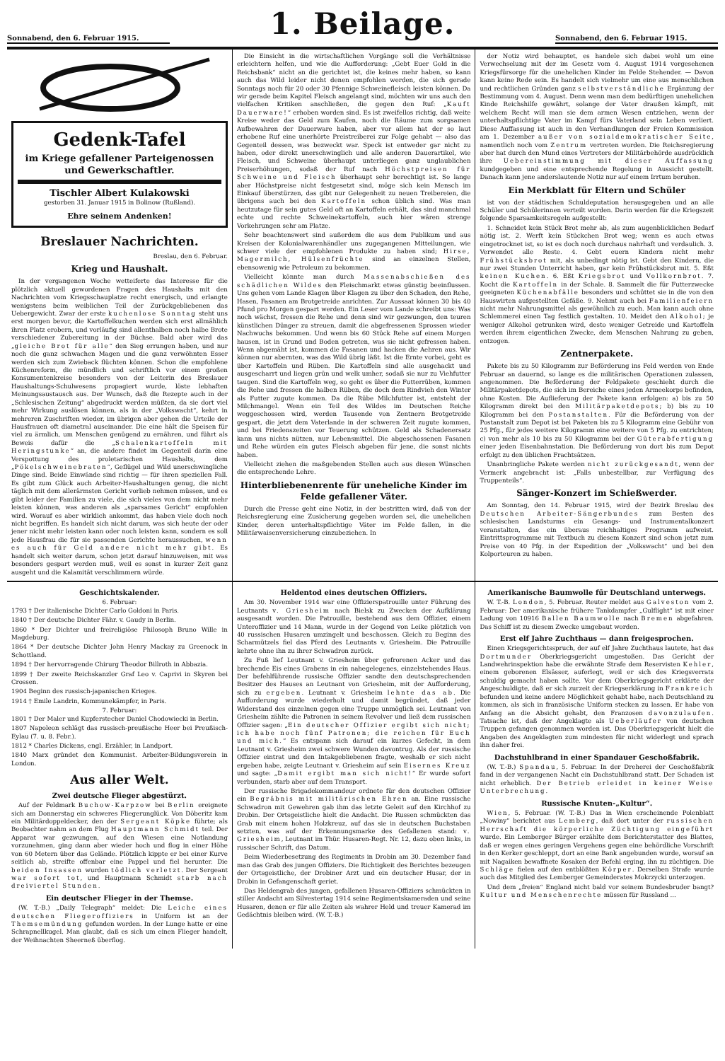Sonnabend, den 6. Februar 1915.
1. Beilage.
Sonnabend, den 6. Februar 1915.
Gedenk-Tafel
im Kriege gefallener Parteigenossen und Gewerkschaftler.
Tischler Albert Kulakowski
gestorben 31. Januar 1915 in Bolinow (Rußland).
Ehre seinem Andenken!
Breslauer Nachrichten.
Breslau, den 6. Februar.
Krieg und Haushalt.
In der vergangenen Woche wetteiferte das Interesse für die plötzlich aktuell gewordenen Fragen des Haushalts mit den Nachrichten vom Kriegsschauplatze recht energisch, und erlangte wenigstens beim weiblichen Teil der Zurückgebliebenen das Uebergewicht. Zwar der erste kuchenlose Sonntag steht uns erst morgen bevor, die Kartoffelkuchen werden sich erst allmählich ihren Platz erobern, und vorläufig sind allenthalben noch halbe Brote verschiedener Zubereitung in der Büchse. Bald aber wird das „gleiche Brot für alle“ den Sieg errungen haben, und nur noch die ganz schwachen Magen und die ganz verwöhnten Esser werden sich zum Zwieback flüchten können. Schon die empfohlene Küchenreform, die mündlich und schriftlich vor einem großen Konsumentenkreise besonders von der Leiterin des Breslauer Haushaltungs-Schulwesens propagiert wurde, löste lebhaften Meinungsaustausch aus. Der Wunsch, daß die Rezepte auch in der „Schlesischen Zeitung“ abgedruckt werden müßten, da sie dort viel mehr Wirkung auslösen können, als in der „Volkswacht“, kehrt in mehreren Zuschriften wieder, im übrigen aber gehen die Urteile der Hausfrauen oft diametral auseinander. Die eine hält die Speisen für viel zu ärmlich, um Menschen genügend zu ernähren, und führt als Beweis dafür die „Schalenkartoffeln mit Heringstunke“ an, die andere findet im Gegenteil darin eine Verspottung des proletarischen Haushalts, dem „Pökelschweinebraten“, Geflügel und Wild unerschwingliche Dinge sind. Beide Einwände sind richtig — für ihren speziellen Fall. Es gibt zum Glück auch Arbeiter-Haushaltungen genug, die nicht täglich mit dem allerärmsten Gericht vorlieb nehmen müssen, und es gibt leider der Familien zu viele, die sich vieles von dem nicht mehr leisten können, was anderen als „sparsames Gericht“ empfohlen wird. Worauf es aber wirklich ankommt, das haben viele doch noch nicht begriffen. Es handelt sich nicht darum, was sich heute der oder jener nicht mehr leisten kann oder noch leisten kann, sondern es soll jede Hausfrau die für sie passenden Gerichte heraussuchen, wenn es auch für Geld andere nicht mehr gibt. Es handelt sich weiter darum, schon jetzt darauf hinzuweisen, mit was besonders gespart werden muß, weil es sonst in kurzer Zeit ganz ausgeht und die Kalamität verschlimmern würde.
Die Einsicht in die wirtschaftlichen Vorgänge soll die Verhältnisse erleichtern helfen, und wie die Aufforderung: „Gebt Euer Gold in die Reichsbank“ nicht an die gerichtet ist, die keines mehr haben, so kann auch das Wild leider nicht denen empfohlen werden, die sich gerade Sonntags noch für 20 oder 30 Pfennige Schweinefleisch leisten können. Da wir gerade beim Kapitel Fleisch angelangt sind, möchten wir uns auch den vielfachen Kritiken anschließen, die gegen den Ruf: „Kauft Dauerware!“ erhoben worden sind. Es ist zweifellos richtig, daß weite Kreise weder das Geld zum Kaufen, noch die Räume zum sorgsamen Aufbewahren der Dauerware haben, aber vor allem hat der so laut erhobene Ruf eine unerhörte Preistreiberei zur Folge gehabt — also das Gegenteil dessen, was bezweckt war. Speck ist entweder gar nicht zu haben, oder direkt unerschwinglich und alle anderen Dauerartikel, wie Fleisch, und Schweine überhaupt unterliegen ganz unglaublichen Preiserhöhungen, sodaß der Ruf nach Höchstpreisen für Schweine und Fleisch überhaupt sehr berechtigt ist. So lange aber Höchstpreise nicht festgesetzt sind, möge sich kein Mensch im Einkauf überstürzen, das gibt nur Gelegenheit zu neuen Treibereien, die übrigens auch bei den Kartoffeln schon üblich sind. Was man heutzutage für sein gutes Geld oft an Kartoffeln erhält, das sind manchmal echte und rechte Schweinekartoffeln, auch hier wären strenge Vorkehrungen sehr am Platze.
Sehr beachtenswert sind außerdem die aus dem Publikum und aus Kreisen der Kolonialwarenhändler uns zugegangenen Mitteilungen, wie schwer viele der empfohlenen Produkte zu haben sind; Hirse, Magermilch, Hülsenfrüchte sind an einzelnen Stellen, ebensowenig wie Petroleum zu bekommen.
Vielleicht könnte man durch Massenabschießen des schädlichen Wildes den Fleischmarkt etwas günstig beeinflussen. Uns gehen vom Lande Klagen über Klagen zu über den Schaden, den Rehe, Hasen, Fasanen am Brotgetreide anrichten. Zur Aussaat können 30 bis 40 Pfund pro Morgen gespart werden. Ein Leser vom Lande schreibt uns: Was noch wächst, fressen die Rehe und denn sind wir gezwungen, den teuren künstlichen Dünger zu streuen, damit die abgefressenen Sprossen wieder Nachwuchs bekommen. Und wenn bis 60 Stück Rehe auf einem Morgen hausen, ist in Grund und Boden getreten, was sie nicht gefressen haben. Wenn abgemäht ist, kommen die Fasanen und hacken die Aehren aus. Wir können nur abernten, was das Wild übrig läßt. Ist die Ernte vorbei, geht es über Kartoffeln und Rüben. Die Kartoffeln sind alle ausgehackt und ausgescharrt und liegen grün und welk umher, sodaß sie nur zu Viehfutter taugen. Sind die Kartoffeln weg, so geht es über die Futterrüben, kommen die Rehe und fressen die halben Rüben, die doch dem Rindvieh den Winter als Futter zugute kommen. Da die Rübe Milchfutter ist, entsteht der Milchmangel. Wenn ein Teil des Wildes im Deutschen Reiche weggeschossen wird, werden Tausende von Zentnern Brotgetreide gespart, die jetzt dem Vaterlande in der schweren Zeit zugute kommen, und bei Friedenszeiten vor Teuerung schützen. Geld als Schadenersatz kann uns nichts nützen, nur Lebensmittel. Die abgeschossenen Fasanen und Rehe würden ein gutes Fleisch abgeben für jene, die sonst nichts haben.
Vielleicht ziehen die maßgebenden Stellen auch aus diesen Wünschen die entsprechende Lehre.
Hinterbliebenenrente für uneheliche Kinder im Felde gefallener Väter.
Durch die Presse geht eine Notiz, in der bestritten wird, daß von der Reichsregierung eine Zusicherung gegeben worden sei, die unehelichen Kinder, deren unterhaltspflichtige Väter im Felde fallen, in die Militärwaisenversicherung einzubeziehen. In
der Notiz wird behauptet, es handele sich dabei wohl um eine Verwechselung mit der im Gesetz vom 4. August 1914 vorgesehenen Kriegsfürsorge für die unehelichen Kinder im Felde Stehender. — Davon kann keine Rede sein. Es handelt sich vielmehr um eine aus menschlichen und rechtlichen Gründen ganz selbstverständliche Ergänzung der Bestimmung vom 4. August. Denn wenn man dem bedürftigen unehelichen Kinde Reichshilfe gewährt, solange der Vater draußen kämpft, mit welchem Recht will man sie dem armen Wesen entziehen, wenn der unterhaltspflichtige Vater im Kampf fürs Vaterland sein Leben verliert. Diese Auffassung ist auch in den Verhandlungen der Freien Kommission am 1. Dezember außer von sozialdemokratischer Seite, namentlich noch vom Zentrum vertreten worden. Die Reichsregierung aber hat durch den Mund eines Vertreters der Militärbehörde ausdrücklich ihre Uebereinstimmung mit dieser Auffassung kundgegeben und eine entsprechende Regelung in Aussicht gestellt. Danach kann jene anderslautende Notiz nur auf einem Irrtum beruhen.
Ein Merkblatt für Eltern und Schüler
ist von der städtischen Schuldeputation herausgegeben und an alle Schüler und Schülerinnen verteilt worden. Darin werden für die Kriegszeit folgende Sparsamkeitsregeln aufgestellt:
1. Schneidet kein Stück Brot mehr ab, als zum augenblicklichen Bedarf nötig ist. 2. Werft kein Stückchen Brot weg; wenn es auch etwas eingetrocknet ist, so ist es doch noch durchaus nahrhaft und verdaulich. 3. Verwendet alle Reste. 4. Gebt euern Kindern nicht mehr Frühstücksbrot mit, als unbedingt nötig ist. Gebt den Kindern, die nur zwei Stunden Unterricht haben, gar kein Frühstücksbrot mit. 5. Eßt keinen Kuchen. 6. Eßt Kriegsbrot und Vollkornbrot. 7. Kocht die Kartoffeln in der Schale. 8. Sammelt die für Futterzwecke geeigneten Küchenabfälle besonders und schüttet sie in die von den Hauswirten aufgestellten Gefäße. 9. Nehmt auch bei Familienfeiern nicht mehr Nahrungsmittel als gewöhnlich zu euch. Man kann auch ohne Schlemmerei einen Tag festlich gestalten. 10. Meidet den Alkohol; je weniger Alkohol getrunken wird, desto weniger Getreide und Kartoffeln werden ihrem eigentlichen Zwecke, dem Menschen Nahrung zu geben, entzogen.
Zentnerpakete.
Pakete bis zu 50 Kilogramm zur Beförderung ins Feld werden von Ende Februar an dauernd, so lange es die militärischen Operationen zulassen, angenommen. Die Beförderung der Feldpakete geschieht durch die Militärpaketdepots, die sich im Bereiche eines jeden Armeekorps befinden, ohne Kosten. Die Auflieferung der Pakete kann erfolgen: a) bis zu 50 Kilogramm direkt bei den Militärpaketdepots; b) bis zu 10 Kilogramm bei den Postanstalten. Für die Beförderung von der Postanstalt zum Depot ist bei Paketen bis zu 5 Kilogramm eine Gebühr von 25 Pfg., für jedes weitere Kilogramm eine weitere von 5 Pfg. zu entrichten; c) von mehr als 10 bis zu 50 Kilogramm bei der Güterabfertigung einer jeden Eisenbahnstation. Die Beförderung von dort bis zum Depot erfolgt zu den üblichen Frachtsätzen.
Unanbringliche Pakete werden nicht zurückgesandt, wenn der Vermerk angebracht ist: „Falls unbestellbar, zur Verfügung des Truppenteils“.
Sänger-Konzert im Schießwerder.
Am Sonntag, den 14. Februar 1915, wird der Bezirk Breslau des Deutschen Arbeiter-Sängerbundes zum Besten des schlesischen Landsturms ein Gesangs- und Instrumentalkonzert veranstalten, das ein überaus reichhaltiges Programm aufweist. Eintrittsprogramme mit Textbuch zu diesem Konzert sind schon jetzt zum Preise von 40 Pfg. in der Expedition der „Volkswacht“ und bei den Kolporteuren zu haben.
Geschichtskalender.
6. Februar:
1793 † Der italienische Dichter Carlo Goldoni in Paris.
1840 † Der deutsche Dichter Fähr. v. Gaudy in Berlin.
1860 * Der Dichter und freireligiöse Philosoph Bruno Wille in Magdeburg.
1864 * Der deutsche Dichter John Henry Mackay zu Greenock in Schottland.
1894 † Der hervorragende Chirurg Theodor Billroth in Abbazia.
1899 † Der zweite Reichskanzler Graf Leo v. Caprivi in Skyren bei Crossen.
1904 Beginn des russisch-japanischen Krieges.
1914 † Emile Landrin, Kommunekämpfer, in Paris.
7. Februar:
1801 † Der Maler und Kupferstecher Daniel Chodowiecki in Berlin.
1807 Napoleon schlägt das russisch-preußische Heer bei Preußisch-Eylau (7. u. 8. Febr.).
1812 * Charles Dickens, engl. Erzähler, in Landport.
1840 Marx gründet den Kommunist. Arbeiter-Bildungsverein in London.
Aus aller Welt.
Zwei deutsche Flieger abgestürzt.
Auf der Feldmark Buchow-Karpzow bei Berlin ereignete sich am Donnerstag ein schweres Fliegerunglück. Von Döberitz kam ein Militärdoppeldecker, den der Sergeant Köpke führte; als Beobachter nahm an dem Flug Hauptmann Schmidt teil. Der Apparat war gezwungen, auf den Wiesen eine Notlandung vorzunehmen, ging dann aber wieder hoch und flog in einer Höhe von 60 Metern über das Gelände. Plötzlich kippte er bei einer Kurve seitlich ab, streifte offenbar eine Pappel und fiel herunter. Die beiden Insassen wurden tödlich verletzt. Der Sergeant war sofort tot, und Hauptmann Schmidt starb nach dreiviertel Stunden.
Ein deutscher Flieger in der Themse.
(W. T.-B.) „Daily Telegraph“ meldet: Die Leiche eines deutschen Fliegeroffiziers in Uniform ist an der Themsemündung gefunden worden. In der Lunge hatte er eine Schrapnellkugel. Man glaubt, daß es sich um einen Flieger handelt, der Weihnachten Sheerneß überflog.
Heldentod eines deutschen Offiziers.
Am 30. November 1914 war eine Offizierspatrouille unter Führung des Leutnants v. Griesheim nach Bielsk zu Zwecken der Aufklärung ausgesandt worden. Die Patrouille, bestehend aus dem Offizier, einem Unteroffizier und 14 Mann, wurde in der Gegend von Leike plötzlich von 40 russischen Husaren umzingelt und beschossen. Gleich zu Beginn des Scharmützels fiel das Pferd des Leutnants v. Griesheim. Die Patrouille kehrte ohne ihn zu ihrer Schwadron zurück.
Zu Fuß lief Leutnant v. Griesheim über gefrorenen Acker und das brechende Eis eines Grabens in ein nahegelegenes, einzelstehendes Haus. Der befehlführende russische Offizier sandte den deutschsprechenden Besitzer des Hauses an Leutnant von Griesheim, mit der Aufforderung, sich zu ergeben. Leutnant v. Griesheim lehnte das ab. Die Aufforderung wurde wiederholt und damit begründet, daß jeder Widerstand des einzelnen gegen eine Truppe unmöglich sei. Leutnant von Griesheim zählte die Patronen in seinem Revolver und ließ dem russischen Offizier sagen: „Ein deutscher Offizier ergibt sich nicht; ich habe noch fünf Patronen; die reichen für Euch und mich.“ Es entspann sich darauf ein kurzes Gefecht, in dem Leutnant v. Griesheim zwei schwere Wunden davontrug. Als der russische Offizier eintrat und den Intakgebliebenen fragte, weshalb er sich nicht ergeben habe, zeigte Leutnant v. Griesheim auf sein Eisernes Kreuz und sagte: „Damit ergibt man sich nicht!“ Er wurde sofort verbunden, starb aber auf dem Transport.
Der russische Brigadekommandeur ordnete für den deutschen Offizier ein Begräbnis mit militärischen Ehren an. Eine russische Schwadron mit Gewehren gab ihm das letzte Geleit auf den Kirchhof zu Drobin. Der Ortsgeistliche hielt die Andacht. Die Russen schmückten das Grab mit einem hohen Holzkreuz, auf das sie in deutschen Buchstaben setzten, was auf der Erkennungsmarke des Gefallenen stand: v. Griesheim, Leutnant im Thür. Husaren-Regt. Nr. 12, dazu oben links, in russischer Schrift, das Datum.
Beim Wiederbesetzung des Regiments in Drobin am 30. Dezember fand man das Grab des jungen Offiziers. Die Richtigkeit des Berichtes bezeugen der Ortsgeistliche, der Drobiner Arzt und ein deutscher Husar, der in Drobin in Gefangenschaft geriet.
Das Heldengrab des jungen, gefallenen Husaren-Offiziers schmückten in stiller Andacht am Silvestertag 1914 seine Regimentskameraden und seine Husaren, denen er für alle Zeiten als wahrer Held und treuer Kamerad im Gedächtnis bleiben wird. (W. T.-B.)
Amerikanische Baumwolle für Deutschland unterwegs.
W. T.-B. London, 5. Februar. Reuter meldet aus Galveston vom 2. Februar: Der amerikanische frühere Tankdampfer „Gulflight“ ist mit einer Ladung von 10916 Ballen Baumwolle nach Bremen abgefahren. Das Schiff ist zu diesem Zwecke umgebaut worden.
Erst elf Jahre Zuchthaus — dann freigesprochen.
Einen Kriegsgerichtsspruch, der auf elf Jahre Zuchthaus lautete, hat das Dortmunder Oberkriegsgericht umgestoßen. Das Gericht der Landwehrinspektion habe die erwähnte Strafe dem Reservisten Kehler, einem geborenen Elsässer, auferlegt, weil er sich des Kriegsverrats schuldig gemacht haben sollte. Vor dem Oberkriegsgericht erklärte der Angeschuldigte, daß er sich zurzeit der Kriegserklärung in Frankreich befunden und keine andere Möglichkeit gehabt habe, nach Deutschland zu kommen, als sich in französische Uniform stecken zu lassen. Er habe von Anfang an die Absicht gehabt, den Franzosen davonzulaufen. Tatsache ist, daß der Angeklagte als Ueberläufer von deutschen Truppen gefangen genommen worden ist. Das Oberkriegsgericht hielt die Angaben des Angeklagten zum mindesten für nicht widerlegt und sprach ihn daher frei.
Dachstuhlbrand in einer Spandauer Geschoßfabrik.
(W. T.-B.) Spandau, 5. Februar. In der Dreherei der Geschoßfabrik fand in der vergangenen Nacht ein Dachstuhlbrand statt. Der Schaden ist nicht erheblich. Der Betrieb erleidet in keiner Weise Unterbrechung.
Russische Knuten-„Kultur“.
Wien, 5. Februar. (W. T.-B.) Das in Wien erscheinende Polenblatt „Nowiny“ berichtet aus Lemberg, daß dort unter der russischen Herrschaft die körperliche Züchtigung eingeführt wurde. Ein Lemberger Bürger erzählte dem Berichterstatter des Blattes, daß er wegen eines geringen Vergehens gegen eine behördliche Vorschrift in den Kerker geschleppt, dort an eine Bank angebunden wurde, worauf an mit Nagaiken bewaffnete Kosaken der Befehl erging, ihn zu züchtigen. Die Schläge fielen auf den entblößten Körper. Derselben Strafe wurde auch das Mitglied des Lemberger Gemeinderates Mokrzycki unterzogen.
Und dem „freien“ England nicht bald vor seinem Bundesbruder bangt? Kultur und Menschenrechte müssen für Russland ...